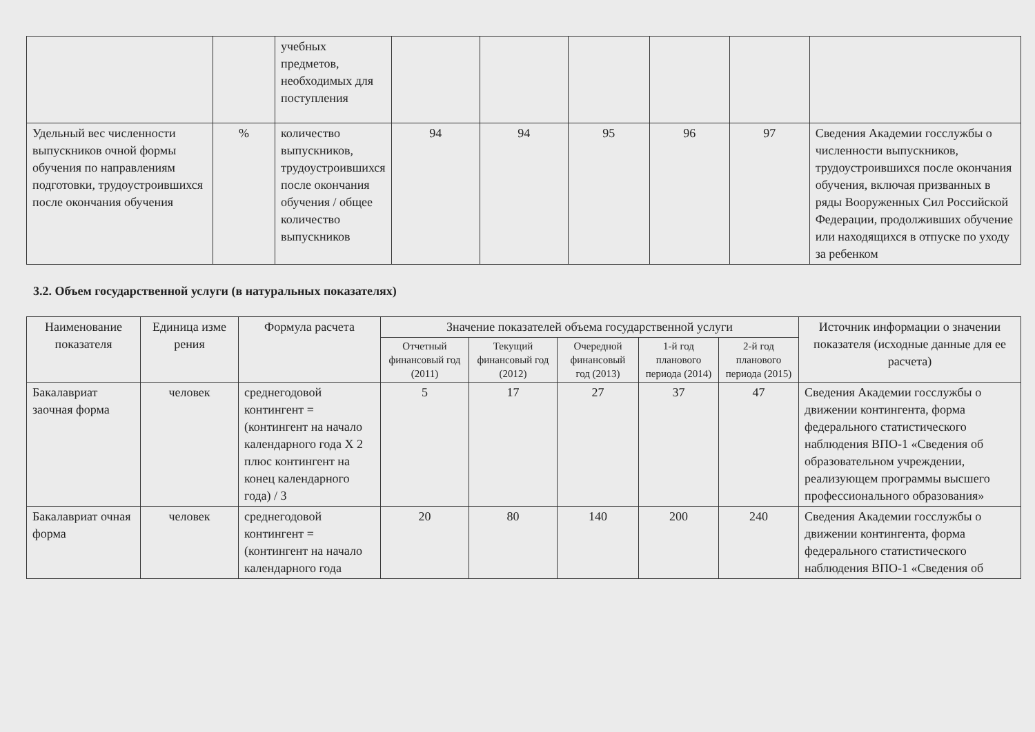| | | учебных предметов, необходимых для поступления | | | | | | |
| Удельный вес численности выпускников очной формы обучения по направлениям подготовки, трудоустроившихся после окончания обучения | % | количество выпускников, трудоустроившихся после окончания обучения / общее количество выпускников | 94 | 94 | 95 | 96 | 97 | Сведения Академии госслужбы о численности выпускников, трудоустроившихся после окончания обучения, включая призванных в ряды Вооруженных Сил Российской Федерации, продолживших обучение или находящихся в отпуске по уходу за ребенком |
3.2. Объем государственной услуги (в натуральных показателях)
| Наименование показателя | Единица изме рения | Формула расчета | Значение показателей объема государственной услуги | | | | | Источник информации о значении показателя (исходные данные для ее расчета) |
| --- | --- | --- | --- | --- | --- | --- | --- | --- |
| | | | Отчетный финансовый год (2011) | Текущий финансовый год (2012) | Очередной финансовый год (2013) | 1-й год планового периода (2014) | 2-й год планового периода (2015) | |
| Бакалавриат заочная форма | человек | среднегодовой контингент = (контингент на начало календарного года Х 2 плюс контингент на конец календарного года) / 3 | 5 | 17 | 27 | 37 | 47 | Сведения Академии госслужбы о движении контингента, форма федерального статистического наблюдения ВПО-1 «Сведения об образовательном учреждении, реализующем программы высшего профессионального образования» |
| Бакалавриат очная форма | человек | среднегодовой контингент = (контингент на начало календарного года | 20 | 80 | 140 | 200 | 240 | Сведения Академии госслужбы о движении контингента, форма федерального статистического наблюдения ВПО-1 «Сведения об |